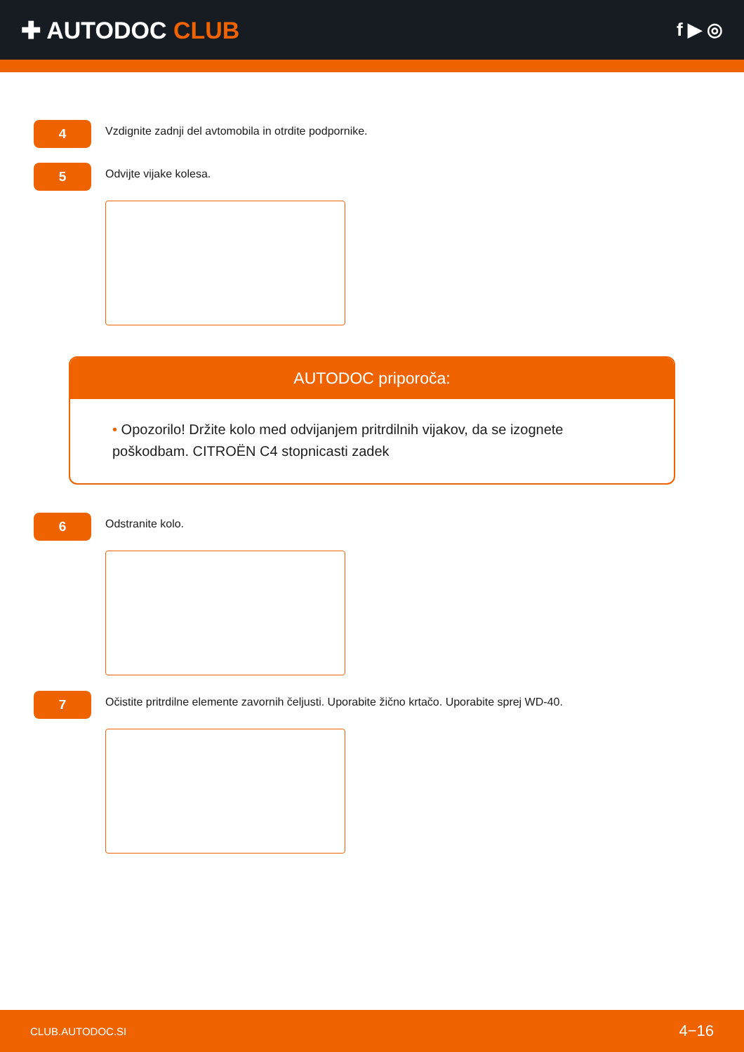✚ AUTODOC CLUB
f ▶ ◎
4
Vzdignite zadnji del avtomobila in otrdite podpornike.
5
Odvijte vijake kolesa.
AUTODOC priporoča:
• Opozorilo! Držite kolo med odvijanjem pritrdilnih vijakov, da se izognete poškodbam. CITROËN C4 stopnicasti zadek
6
Odstranite kolo.
7
Očistite pritrdilne elemente zavornih čeljusti. Uporabite žično krtačo. Uporabite sprej WD-40.
CLUB.AUTODOC.SI 4−16